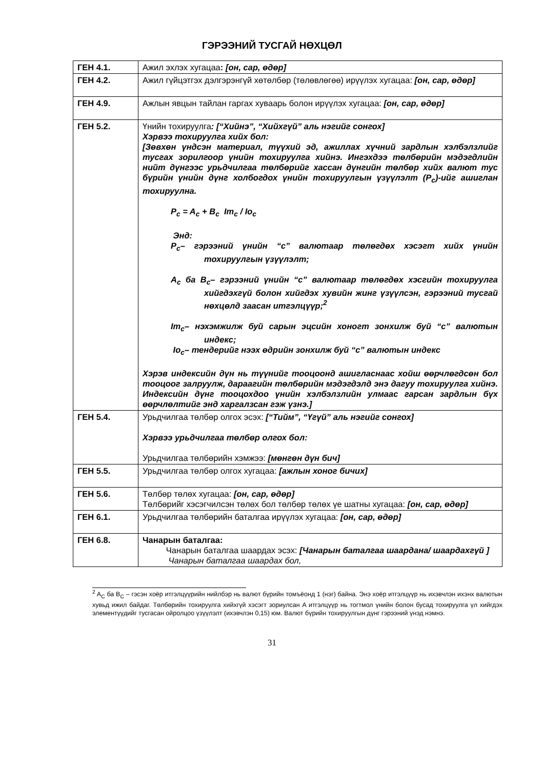ГЭРЭЭНИЙ ТУСГАЙ НӨХЦӨЛ
| ГЕН 4.1. | Ажил эхлэх хугацаа : [он, сар, өдөр] |
| ГЕН 4.2. | Ажил гүйцэтгэх дэлгэрэнгүй хөтөлбөр (төлөвлөгөө) ирүүлэх хугацаа: [он, сар, өдөр] |
| ГЕН 4.9. | Ажлын явцын тайлан гаргах хуваарь болон ирүүлэх хугацаа: [он, сар, өдөр] |
| ГЕН 5.2. | Үнийн тохируулга : [“Хийнэ”, “Хийхгүй” аль нэгийг сонгох] Хэрвээ тохируулга хийх бол: [Зөвхөн үндсэн материал, түүхий эд, ажиллах хүчний зардлын хэлбэлзлийг тусгах зорилгоор үнийн тохируулга хийнэ. Ингэхдээ төлбөрийн мэдэгдлийн нийт дүнгээс урьдчилгаа төлбөрийг хассан дүнгийн төлбөр хийх валют тус бүрийн үнийн дүнг холбогдох үнийн тохируулгын үзүүлэлт (P<sub>c</sub>)-ийг ашиглан тохируулна. P<sub>c</sub> = A<sub>c</sub> + B<sub>c</sub> Im<sub>c</sub> / Io<sub>c</sub> Энд: P<sub>c</sub>– гэрээний үнийн “c” валютаар төлөгдөх хэсэгт хийх үнийн тохируулгын үзүүлэлт; A<sub>c</sub> ба B<sub>c</sub>– гэрээний үнийн “c” валютаар төлөгдөх хэсгийн тохируулга хийгдэхгүй болон хийгдэх хувийн жинг үзүүлсэн, гэрээний тусгай нөхцөлд заасан итгэлцүүр;<sup>2</sup> Im<sub>c</sub>– нэхэмжилж буй сарын эцсийн хоногт зонхилж буй “c” валютын индекс; Io<sub>c</sub>– тендерийг нээх өдрийн зонхилж буй “c” валютын индекс Хэрэв индексийн дүн нь түүнийг тооцоонд ашигласнаас хойш өөрчлөгдсөн бол тооцоог залруулж, дараагийн төлбөрийн мэдэгдэлд энэ дагуу тохируулга хийнэ. Индексийн дүнг тооцохдоо үнийн хэлбэлзлийн улмаас гарсан зардлын бүх өөрчлөлтийг энд харгалзсан гэж үзнэ.] |
| ГЕН 5.4. | Урьдчилгаа төлбөр олгох эсэх: [“Тийм”, “Үгүй” аль нэгийг сонгох] Хэрвээ урьдчилгаа төлбөр олгох бол: Урьдчилгаа төлбөрийн хэмжээ: [мөнгөн дүн бич] |
| ГЕН 5.5. | Урьдчилгаа төлбөр олгох хугацаа: [ажлын хоног бичих] |
| ГЕН 5.6. | Төлбөр төлөх хугацаа: [он, сар, өдөр] Төлбөрийг хэсэгчилсэн төлөх бол төлбөр төлөх үе шатны хугацаа: [он, сар, өдөр] |
| ГЕН 6.1. | Урьдчилгаа төлбөрийн баталгаа ирүүлэх хугацаа: [он, сар, өдөр] |
| ГЕН 6.8. | Чанарын баталгаа: Чанарын баталгаа шаардах эсэх: [Чанарын баталгаа шаардана/ шаардахгүй ] Чанарын баталгаа шаардах бол, |
<sup>2</sup> A<sub>C</sub> ба B<sub>C</sub> – гэсэн хоёр итгэлцүүрийн нийлбэр нь валют бүрийн томъёонд 1 (нэг) байна. Энэ хоёр итгэлцүүр нь ихэвчлэн ихэнх валютын хувьд ижил байдаг. Төлбөрийн тохируулга хийхгүй хэсэгт зориулсан A итгэлцүүр нь тогтмол үнийн болон бусад тохируулга үл хийгдэх элементүүдийг тусгасан ойролцоо үзүүлэлт (ихэвчлэн 0,15) юм. Валют бүрийн тохируулгын дүнг гэрээний үнэд нэмнэ.
31